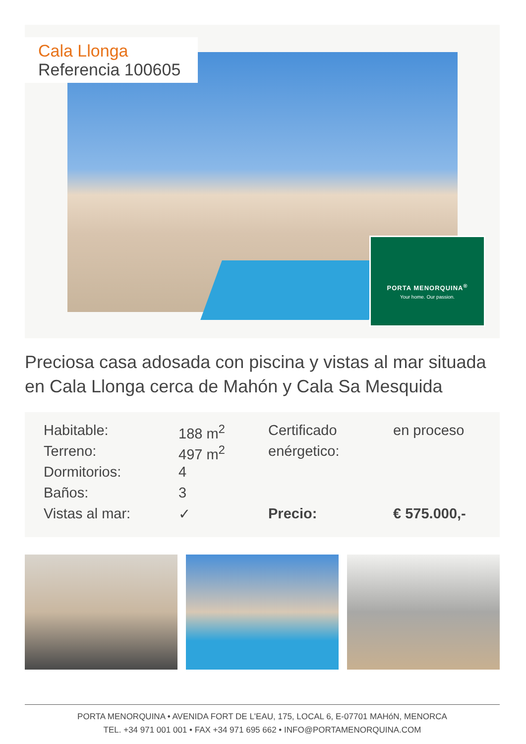Cala Llonga
Referencia 100605
PORTA MENORQUINA<sup>®</sup>
Your home. Our passion.
Preciosa casa adosada con piscina y vistas al mar situada en Cala Llonga cerca de Mahón y Cala Sa Mesquida
| Habitable: | 188 m<sup>2</sup> | Certificado | en proceso |
| Terreno: | 497 m<sup>2</sup> | enérgetico: | |
| Dormitorios: | 4 | | |
| Baños: | 3 | | |
| Vistas al mar: | ✓ | Precio: | € 575.000,- |
PORTA MENORQUINA • AVENIDA FORT DE L'EAU, 175, LOCAL 6, E-07701 MAHóN, MENORCA
TEL. +34 971 001 001 • FAX +34 971 695 662 • INFO@PORTAMENORQUINA.COM